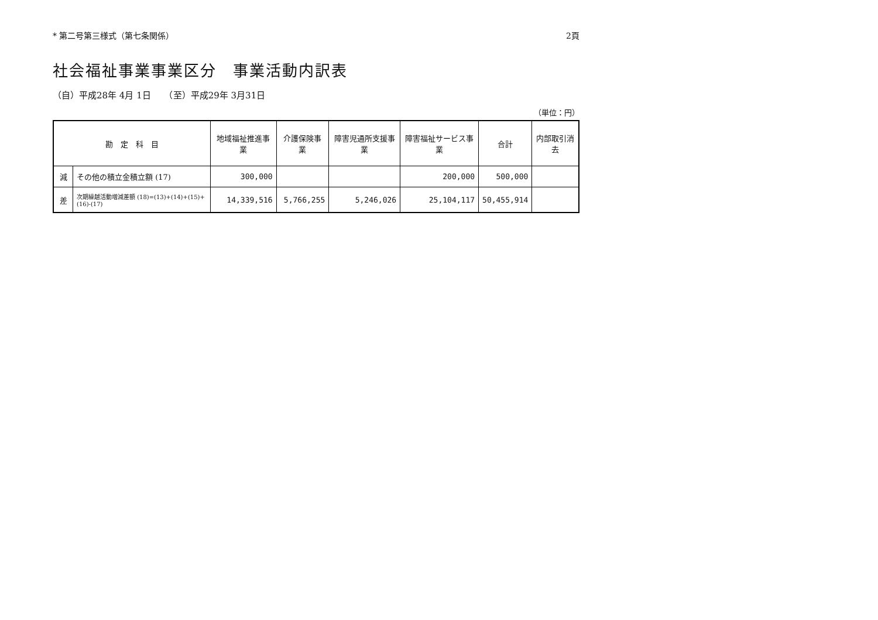* 第二号第三様式（第七条関係） 2頁
社会福祉事業事業区分　事業活動内訳表
（自）平成28年 4月 1日　　（至）平成29年 3月31日
（単位：円）
| 勘 定 科 目 | | 地域福祉推進事業 | 介護保険事業 | 障害児通所支援事業 | 障害福祉サービス事業 | 合計 | 内部取引消去 |
| --- | --- | --- | --- | --- | --- | --- | --- |
| 減 | その他の積立金積立額 (17) | 300,000 | | | 200,000 | 500,000 | |
| 差 | 次期繰越活動増減差額 (18)=(13)+(14)+(15)+(16)-(17) | 14,339,516 | 5,766,255 | 5,246,026 | 25,104,117 | 50,455,914 | |